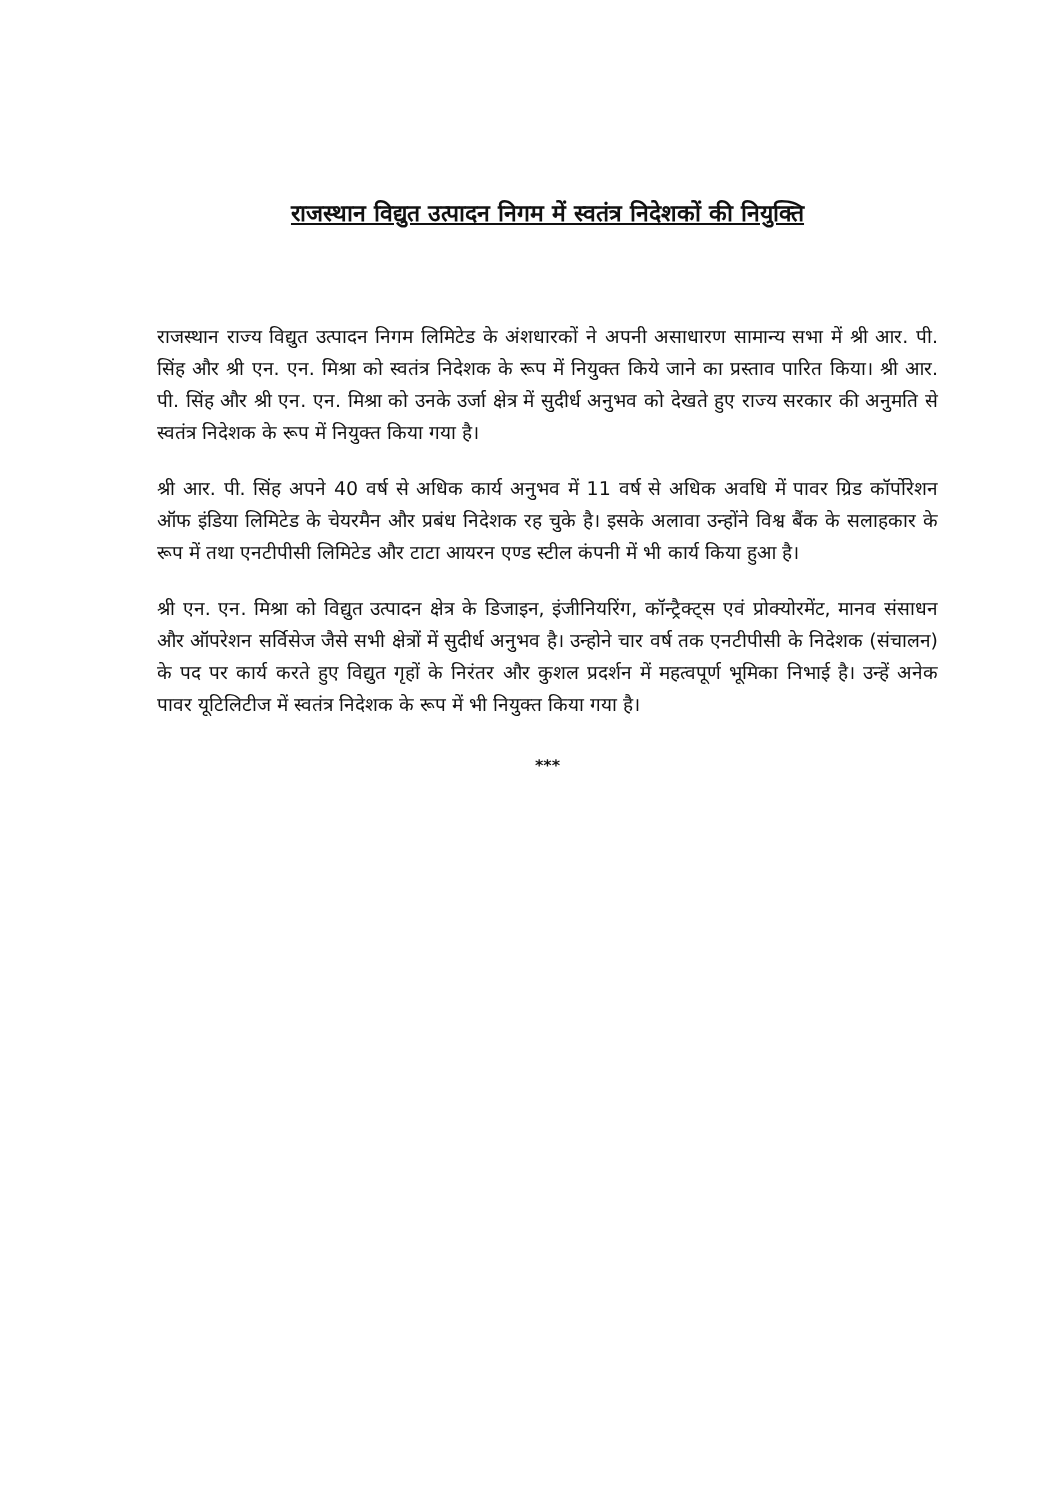राजस्थान विद्युत उत्पादन निगम में स्वतंत्र निदेशकों की नियुक्ति
राजस्थान राज्य विद्युत उत्पादन निगम लिमिटेड के अंशधारकों ने अपनी असाधारण सामान्य सभा में श्री आर. पी. सिंह और श्री एन. एन. मिश्रा को स्वतंत्र निदेशक के रूप में नियुक्त किये जाने का प्रस्ताव पारित किया। श्री आर. पी. सिंह और श्री एन. एन. मिश्रा को उनके उर्जा क्षेत्र में सुदीर्ध अनुभव को देखते हुए राज्य सरकार की अनुमति से स्वतंत्र निदेशक के रूप में नियुक्त किया गया है।
श्री आर. पी. सिंह अपने 40 वर्ष से अधिक कार्य अनुभव में 11 वर्ष से अधिक अवधि में पावर ग्रिड कॉर्पोरेशन ऑफ इंडिया लिमिटेड के चेयरमैन और प्रबंध निदेशक रह चुके है। इसके अलावा उन्होंने विश्व बैंक के सलाहकार के रूप में तथा एनटीपीसी लिमिटेड और टाटा आयरन एण्ड स्टील कंपनी में भी कार्य किया हुआ है।
श्री एन. एन. मिश्रा को विद्युत उत्पादन क्षेत्र के डिजाइन, इंजीनियरिंग, कॉन्ट्रैक्ट्स एवं प्रोक्योरमेंट, मानव संसाधन और ऑपरेशन सर्विसेज जैसे सभी क्षेत्रों में सुदीर्ध अनुभव है। उन्होने चार वर्ष तक एनटीपीसी के निदेशक (संचालन) के पद पर कार्य करते हुए विद्युत गृहों के निरंतर और कुशल प्रदर्शन में महत्वपूर्ण भूमिका निभाई है। उन्हें अनेक पावर यूटिलिटीज में स्वतंत्र निदेशक के रूप में भी नियुक्त किया गया है।
***